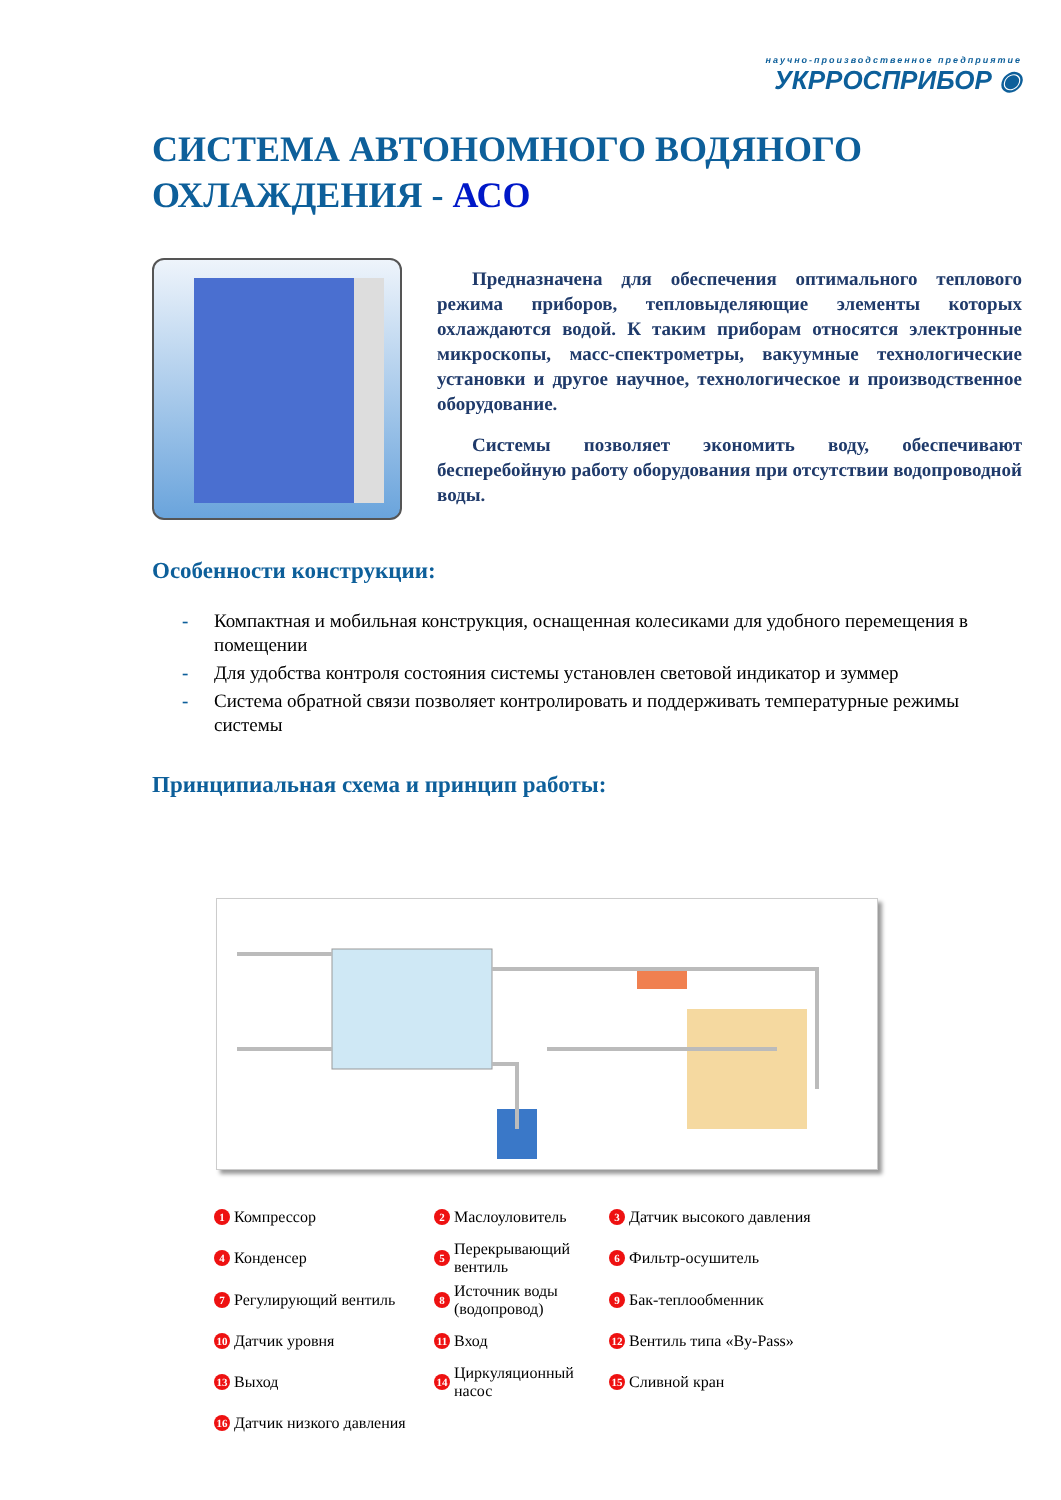научно-производственное предприятие
УКРРОСПРИБОР ◉
СИСТЕМА АВТОНОМНОГО ВОДЯНОГО ОХЛАЖДЕНИЯ - АСО
Предназначена для обеспечения оптимального теплового режима приборов, тепловыделяющие элементы которых охлаждаются водой. К таким приборам относятся электронные микроскопы, масс-спектрометры, вакуумные технологические установки и другое научное, технологическое и производственное оборудование.
Системы позволяет экономить воду, обеспечивают бесперебойную работу оборудования при отсутствии водопроводной воды.
Особенности конструкции:
- Компактная и мобильная конструкция, оснащенная колесиками для удобного перемещения в помещении
- Для удобства контроля состояния системы установлен световой индикатор и зуммер
- Система обратной связи позволяет контролировать и поддерживать температурные режимы системы
Принципиальная схема и принцип работы:
1 Компрессор
2 Маслоуловитель
3 Датчик высокого давления
4 Конденсер
5 Перекрывающий вентиль
6 Фильтр-осушитель
7 Регулирующий вентиль
8 Источник воды (водопровод)
9 Бак-теплообменник
10 Датчик уровня
11 Вход
12 Вентиль типа «By-Pass»
13 Выход
14 Циркуляционный насос
15 Сливной кран
16 Датчик низкого давления